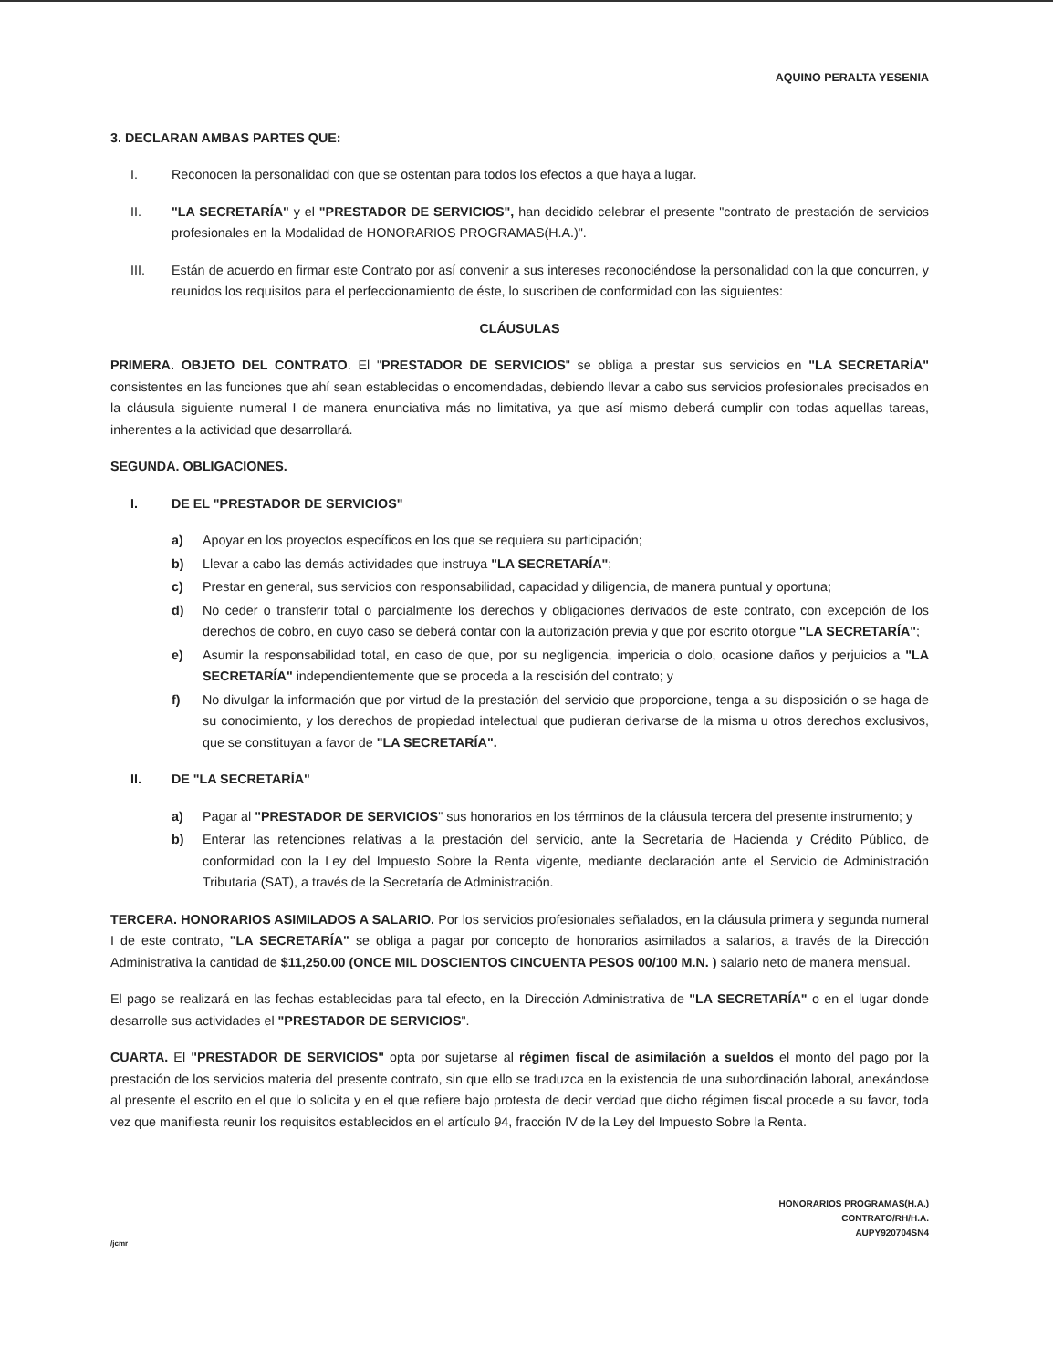AQUINO PERALTA YESENIA
3. DECLARAN AMBAS PARTES QUE:
I. Reconocen la personalidad con que se ostentan para todos los efectos a que haya a lugar.
II. "LA SECRETARÍA" y el "PRESTADOR DE SERVICIOS", han decidido celebrar el presente "contrato de prestación de servicios profesionales en la Modalidad de HONORARIOS PROGRAMAS(H.A.)".
III. Están de acuerdo en firmar este Contrato por así convenir a sus intereses reconociéndose la personalidad con la que concurren, y reunidos los requisitos para el perfeccionamiento de éste, lo suscriben de conformidad con las siguientes:
CLÁUSULAS
PRIMERA. OBJETO DEL CONTRATO. El "PRESTADOR DE SERVICIOS" se obliga a prestar sus servicios en "LA SECRETARÍA" consistentes en las funciones que ahí sean establecidas o encomendadas, debiendo llevar a cabo sus servicios profesionales precisados en la cláusula siguiente numeral I de manera enunciativa más no limitativa, ya que así mismo deberá cumplir con todas aquellas tareas, inherentes a la actividad que desarrollará.
SEGUNDA. OBLIGACIONES.
I. DE EL "PRESTADOR DE SERVICIOS"
a) Apoyar en los proyectos específicos en los que se requiera su participación;
b) Llevar a cabo las demás actividades que instruya "LA SECRETARÍA";
c) Prestar en general, sus servicios con responsabilidad, capacidad y diligencia, de manera puntual y oportuna;
d) No ceder o transferir total o parcialmente los derechos y obligaciones derivados de este contrato, con excepción de los derechos de cobro, en cuyo caso se deberá contar con la autorización previa y que por escrito otorgue "LA SECRETARÍA";
e) Asumir la responsabilidad total, en caso de que, por su negligencia, impericia o dolo, ocasione daños y perjuicios a "LA SECRETARÍA" independientemente que se proceda a la rescisión del contrato; y
f) No divulgar la información que por virtud de la prestación del servicio que proporcione, tenga a su disposición o se haga de su conocimiento, y los derechos de propiedad intelectual que pudieran derivarse de la misma u otros derechos exclusivos, que se constituyan a favor de "LA SECRETARÍA".
II. DE "LA SECRETARÍA"
a) Pagar al "PRESTADOR DE SERVICIOS" sus honorarios en los términos de la cláusula tercera del presente instrumento; y
b) Enterar las retenciones relativas a la prestación del servicio, ante la Secretaría de Hacienda y Crédito Público, de conformidad con la Ley del Impuesto Sobre la Renta vigente, mediante declaración ante el Servicio de Administración Tributaria (SAT), a través de la Secretaría de Administración.
TERCERA. HONORARIOS ASIMILADOS A SALARIO. Por los servicios profesionales señalados, en la cláusula primera y segunda numeral I de este contrato, "LA SECRETARÍA" se obliga a pagar por concepto de honorarios asimilados a salarios, a través de la Dirección Administrativa la cantidad de $11,250.00 (ONCE MIL DOSCIENTOS CINCUENTA PESOS 00/100 M.N. ) salario neto de manera mensual.
El pago se realizará en las fechas establecidas para tal efecto, en la Dirección Administrativa de "LA SECRETARÍA" o en el lugar donde desarrolle sus actividades el "PRESTADOR DE SERVICIOS".
CUARTA. El "PRESTADOR DE SERVICIOS" opta por sujetarse al régimen fiscal de asimilación a sueldos el monto del pago por la prestación de los servicios materia del presente contrato, sin que ello se traduzca en la existencia de una subordinación laboral, anexándose al presente el escrito en el que lo solicita y en el que refiere bajo protesta de decir verdad que dicho régimen fiscal procede a su favor, toda vez que manifiesta reunir los requisitos establecidos en el artículo 94, fracción IV de la Ley del Impuesto Sobre la Renta.
HONORARIOS PROGRAMAS(H.A.)
CONTRATO/RH/H.A.
AUPY920704SN4
/jcmr